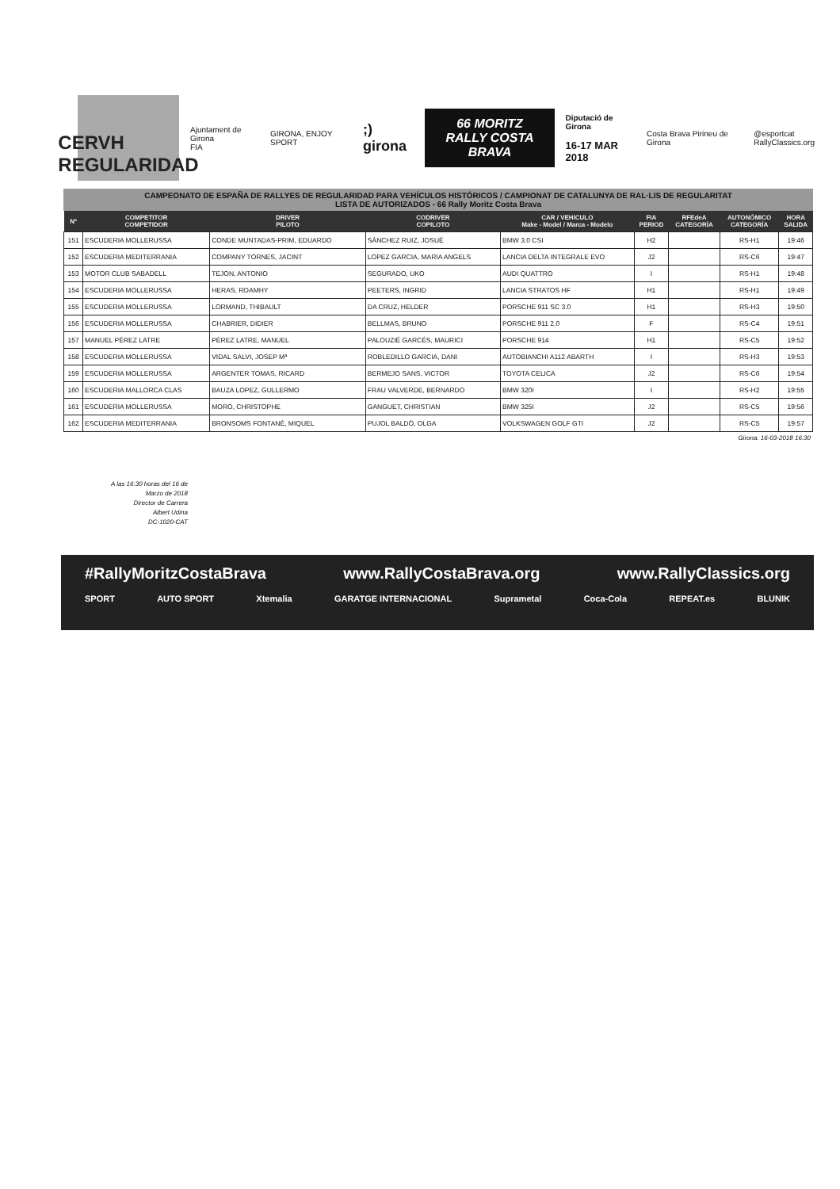CERVH
REGULARIDAD
Ajuntament de Girona
FIA
GIRONA, ENJOY SPORT
;) girona
66 MORITZ
RALLY COSTA BRAVA
Diputació de Girona
16-17 MAR 2018
Costa Brava Pirineu de Girona
@esportcat
RallyClassics.org
CAMPEONATO DE ESPAÑA DE RALLYES DE REGULARIDAD PARA VEHÍCULOS HISTÓRICOS / CAMPIONAT DE CATALUNYA DE RAL·LIS DE REGULARITAT
LISTA DE AUTORIZADOS - 66 Rally Moritz Costa Brava
| Nº | COMPETITOR COMPETIDOR | DRIVER PILOTO | CODRIVER COPILOTO | CAR / VEHICULO Make - Model / Marca - Modelo | FIA PERIOD | RFEdeA CATEGORÍA | AUTONÓMICO CATEGORÍA | HORA SALIDA |
| --- | --- | --- | --- | --- | --- | --- | --- | --- |
| 151 | ESCUDERIA MOLLERUSSA | CONDE MUNTADAS-PRIM, EDUARDO | SÁNCHEZ RUIZ, JOSUÉ | BMW 3.0 CSI | H2 | | RS-H1 | 19:46 |
| 152 | ESCUDERIA MEDITERRANIA | COMPANY TORNES, JACINT | LOPEZ GARCIA, MARIA ANGELS | LANCIA DELTA INTEGRALE EVO | J2 | | RS-C6 | 19:47 |
| 153 | MOTOR CLUB SABADELL | TEJON, ANTONIO | SEGURADO, UKO | AUDI QUATTRO | I | | RS-H1 | 19:48 |
| 154 | ESCUDERIA MOLLERUSSA | HERAS, ROAMHY | PEETERS, INGRID | LANCIA STRATOS HF | H1 | | RS-H1 | 19:49 |
| 155 | ESCUDERIA MOLLERUSSA | LORMAND, THIBAULT | DA CRUZ, HELDER | PORSCHE 911 SC 3.0 | H1 | | RS-H3 | 19:50 |
| 156 | ESCUDERIA MOLLERUSSA | CHABRIER, DIDIER | BELLMAS, BRUNO | PORSCHE 911 2.0 | F | | RS-C4 | 19:51 |
| 157 | MANUEL PÉREZ LATRE | PÉREZ LATRE, MANUEL | PALOUZIÉ GARCÉS, MAURICI | PORSCHE 914 | H1 | | RS-C5 | 19:52 |
| 158 | ESCUDERIA MOLLERUSSA | VIDAL SALVI, JOSEP Mª | ROBLEDILLO GARCIA, DANI | AUTOBIANCHI A112 ABARTH | I | | RS-H3 | 19:53 |
| 159 | ESCUDERIA MOLLERUSSA | ARGENTER TOMAS, RICARD | BERMEJO SANS, VICTOR | TOYOTA CELICA | J2 | | RS-C6 | 19:54 |
| 160 | ESCUDERIA MALLORCA CLAS | BAUZA LOPEZ, GULLERMO | FRAU VALVERDE, BERNARDO | BMW 320I | I | | RS-H2 | 19:55 |
| 161 | ESCUDERIA MOLLERUSSA | MORO, CHRISTOPHE | GANGUET, CHRISTIAN | BMW 325I | J2 | | RS-C5 | 19:56 |
| 162 | ESCUDERIA MEDITERRANIA | BRONSOMS FONTANÉ, MIQUEL | PUJOL BALDÓ, OLGA | VOLKSWAGEN GOLF GTI | J2 | | RS-C5 | 19:57 |
Girona. 16-03-2018 16:30
A las 16:30 horas del 16 de
Marzo de 2018
Director de Carrera
Albert Udina
DC-1020-CAT
#RallyMoritzCostaBrava www.RallyCostaBrava.org www.RallyClassics.org
SPORT AUTO SPORT Xtemalia GARATGE INTERNACIONAL Suprametal Coca-Cola REPEAT.es BLUNIK